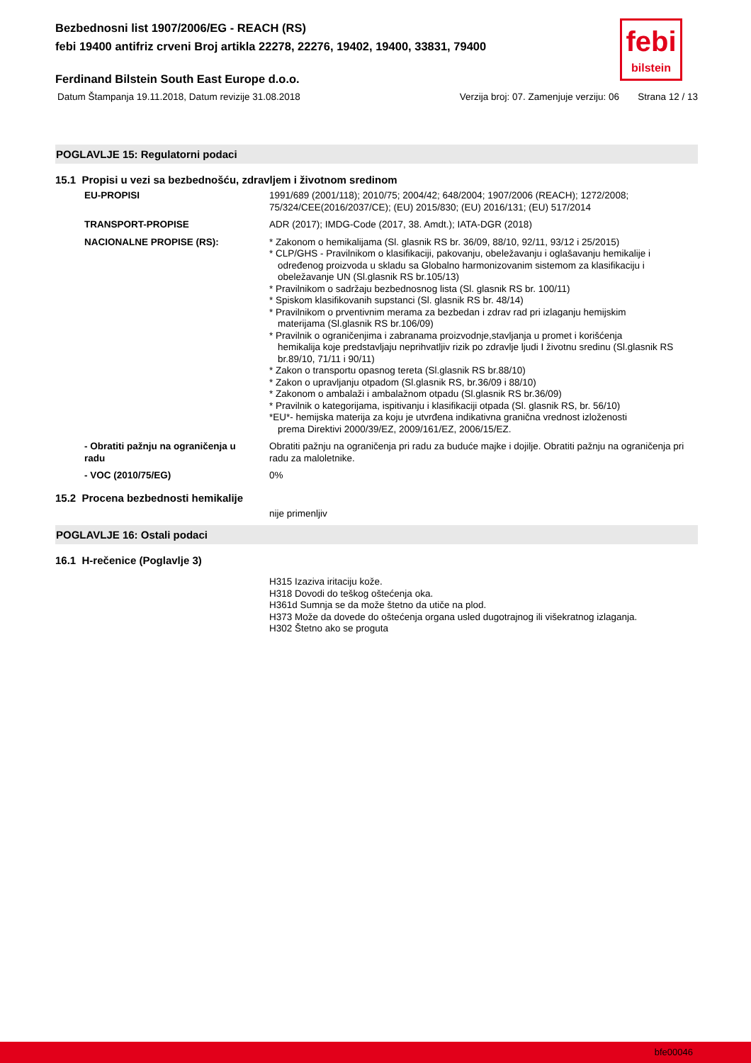Bezbednosni list 1907/2006/EG - REACH (RS)
febi 19400 antifriz crveni Broj artikla 22278, 22276, 19402, 19400, 33831, 79400
febi
bilstein
Ferdinand Bilstein South East Europe d.o.o.
Datum Štampanja 19.11.2018, Datum revizije 31.08.2018 Verzija broj: 07. Zamenjuje verziju: 06 Strana 12 / 13
POGLAVLJE 15: Regulatorni podaci
15.1 Propisi u vezi sa bezbednošću, zdravljem i životnom sredinom
EU-PROPISI 1991/689 (2001/118); 2010/75; 2004/42; 648/2004; 1907/2006 (REACH); 1272/2008; 75/324/CEE(2016/2037/CE); (EU) 2015/830; (EU) 2016/131; (EU) 517/2014
TRANSPORT-PROPISE ADR (2017); IMDG-Code (2017, 38. Amdt.); IATA-DGR (2018)
NACIONALNE PROPISE (RS): * Zakonom o hemikalijama (Sl. glasnik RS br. 36/09, 88/10, 92/11, 93/12 i 25/2015)
* CLP/GHS - Pravilnikom o klasifikaciji, pakovanju, obeležavanju i oglašavanju hemikalije i
određenog proizvoda u skladu sa Globalno harmonizovanim sistemom za klasifikaciju i obeležavanje UN (Sl.glasnik RS br.105/13)
* Pravilnikom o sadržaju bezbednosnog lista (Sl. glasnik RS br. 100/11)
* Spiskom klasifikovanih supstanci (Sl. glasnik RS br. 48/14)
* Pravilnikom o prventivnim merama za bezbedan i zdrav rad pri izlaganju hemijskim
materijama (Sl.glasnik RS br.106/09)
* Pravilnik o ograničenjima i zabranama proizvodnje,stavljanja u promet i korišćenja
hemikalija koje predstavljaju neprihvatljiv rizik po zdravlje ljudi I životnu sredinu (Sl.glasnik RS br.89/10, 71/11 i 90/11)
* Zakon o transportu opasnog tereta (Sl.glasnik RS br.88/10)
* Zakon o upravljanju otpadom (Sl.glasnik RS, br.36/09 i 88/10)
* Zakonom o ambalaži i ambalažnom otpadu (Sl.glasnik RS br.36/09)
* Pravilnik o kategorijama, ispitivanju i klasifikaciji otpada (Sl. glasnik RS, br. 56/10)
*EU*- hemijska materija za koju je utvrđena indikativna granična vrednost izloženosti
prema Direktivi 2000/39/EZ, 2009/161/EZ, 2006/15/EZ.
- Obratiti pažnju na ograničenja u radu
Obratiti pažnju na ograničenja pri radu za buduće majke i dojilje. Obratiti pažnju na ograničenja pri radu za maloletnike.
- VOC (2010/75/EG) 0%
15.2 Procena bezbednosti hemikalije
nije primenljiv
POGLAVLJE 16: Ostali podaci
16.1 H-rečenice (Poglavlje 3)
H315 Izaziva iritaciju kože.
H318 Dovodi do teškog oštećenja oka.
H361d Sumnja se da može štetno da utiče na plod.
H373 Može da dovede do oštećenja organa usled dugotrajnog ili višekratnog izlaganja.
H302 Štetno ako se proguta
bfe00046